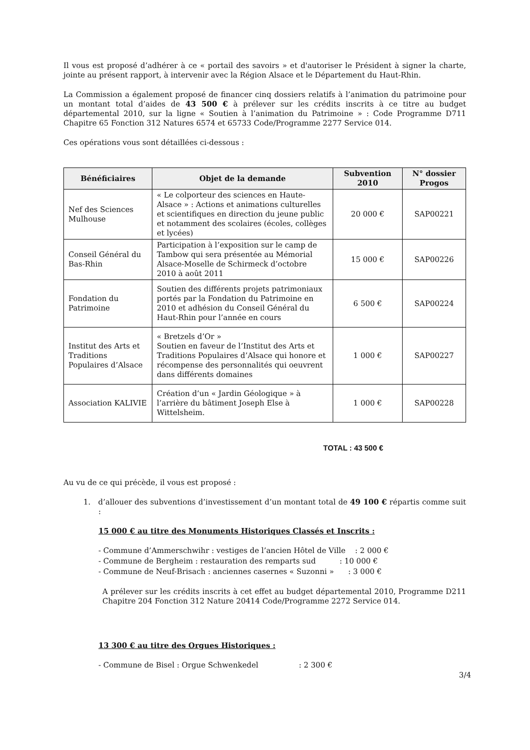Il vous est proposé d’adhérer à ce « portail des savoirs » et d'autoriser le Président à signer la charte, jointe au présent rapport, à intervenir avec la Région Alsace et le Département du Haut-Rhin.
La Commission a également proposé de financer cinq dossiers relatifs à l’animation du patrimoine pour un montant total d’aides de 43 500 € à prélever sur les crédits inscrits à ce titre au budget départemental 2010, sur la ligne « Soutien à l’animation du Patrimoine » : Code Programme D711 Chapitre 65 Fonction 312 Natures 6574 et 65733 Code/Programme 2277 Service 014.
Ces opérations vous sont détaillées ci-dessous :
| Bénéficiaires | Objet de la demande | Subvention 2010 | N° dossier Progos |
| --- | --- | --- | --- |
| Nef des Sciences Mulhouse | « Le colporteur des sciences en Haute-Alsace » : Actions et animations culturelles et scientifiques en direction du jeune public et notamment des scolaires (écoles, collèges et lycées) | 20 000 € | SAP00221 |
| Conseil Général du Bas-Rhin | Participation à l’exposition sur le camp de Tambow qui sera présentée au Mémorial Alsace-Moselle de Schirmeck d’octobre 2010 à août 2011 | 15 000 € | SAP00226 |
| Fondation du Patrimoine | Soutien des différents projets patrimoniaux portés par la Fondation du Patrimoine en 2010 et adhésion du Conseil Général du Haut-Rhin pour l’année en cours | 6 500 € | SAP00224 |
| Institut des Arts et Traditions Populaires d’Alsace | « Bretzels d’Or » Soutien en faveur de l’Institut des Arts et Traditions Populaires d’Alsace qui honore et récompense des personnalités qui oeuvrent dans différents domaines | 1 000 € | SAP00227 |
| Association KALIVIE | Création d’un « Jardin Géologique » à l’arrière du bâtiment Joseph Else à Wittelsheim. | 1 000 € | SAP00228 |
TOTAL : 43 500 €
Au vu de ce qui précède, il vous est proposé :
1. d’allouer des subventions d’investissement d’un montant total de 49 100 € répartis comme suit :
15 000 € au titre des Monuments Historiques Classés et Inscrits :
- Commune d’Ammerschwihr : vestiges de l’ancien Hôtel de Ville : 2 000 €
- Commune de Bergheim : restauration des remparts sud : 10 000 €
- Commune de Neuf-Brisach : anciennes casernes « Suzonni » : 3 000 €
A prélever sur les crédits inscrits à cet effet au budget départemental 2010, Programme D211 Chapitre 204 Fonction 312 Nature 20414 Code/Programme 2272 Service 014.
13 300 € au titre des Orgues Historiques :
- Commune de Bisel : Orgue Schwenkedel : 2 300 €
3/4